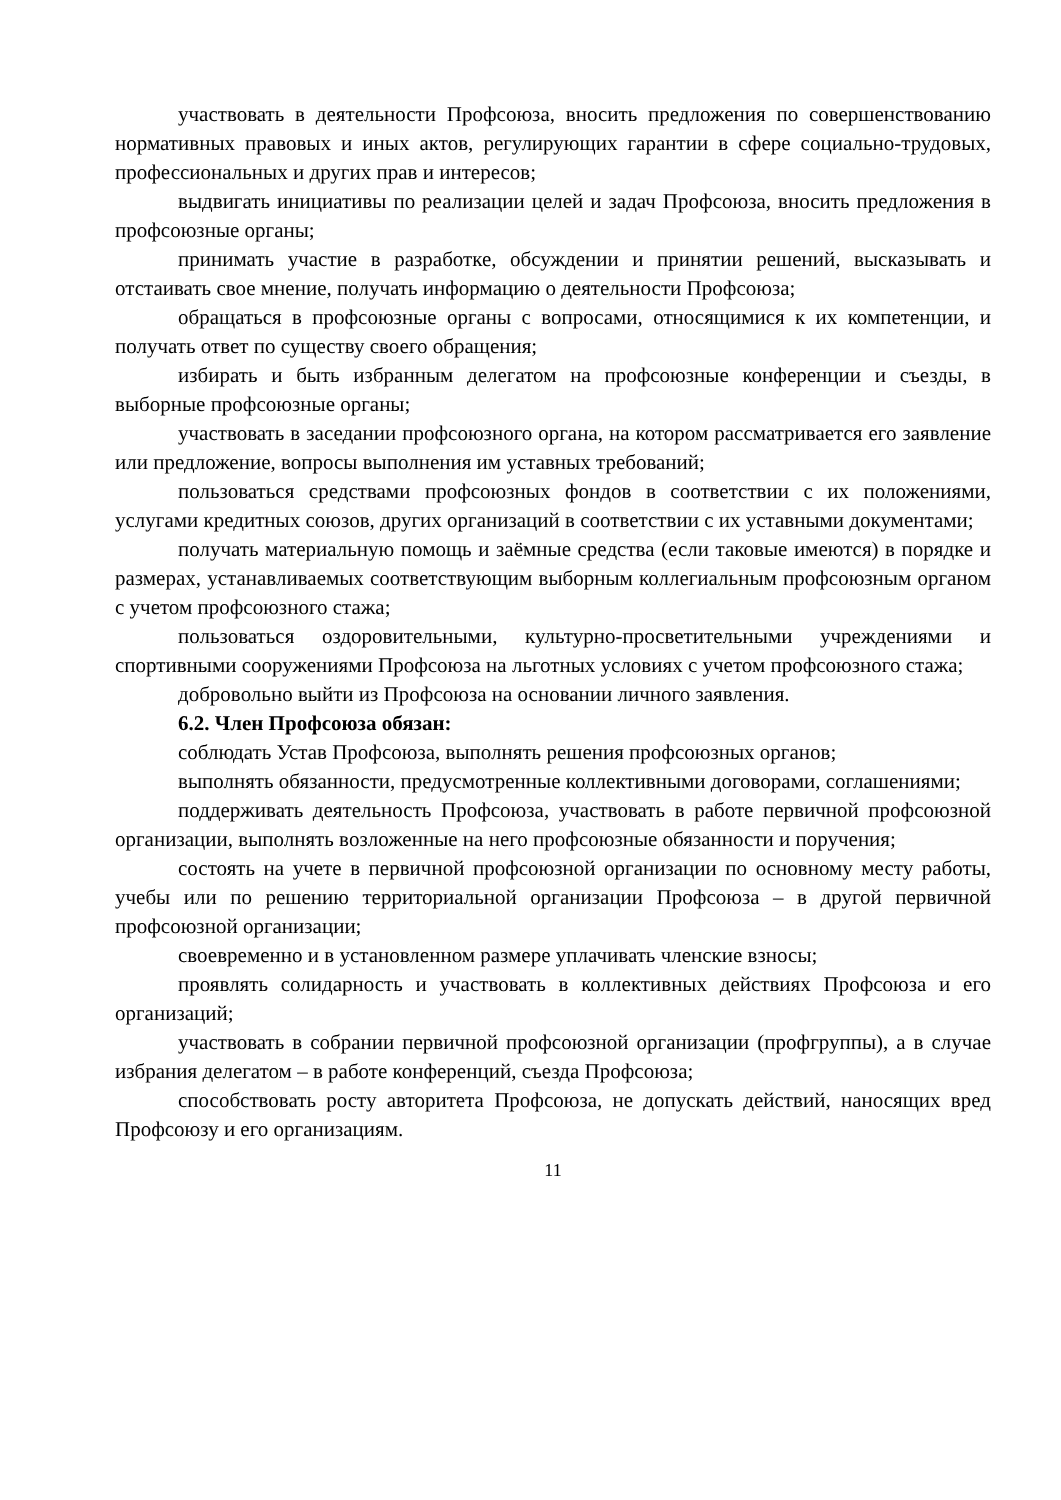участвовать в деятельности Профсоюза, вносить предложения по совершенствованию нормативных правовых и иных актов, регулирующих гарантии в сфере социально-трудовых, профессиональных и других прав и интересов;
выдвигать инициативы по реализации целей и задач Профсоюза, вносить предложения в профсоюзные органы;
принимать участие в разработке, обсуждении и принятии решений, высказывать и отстаивать свое мнение, получать информацию о деятельности Профсоюза;
обращаться в профсоюзные органы с вопросами, относящимися к их компетенции, и получать ответ по существу своего обращения;
избирать и быть избранным делегатом на профсоюзные конференции и съезды, в выборные профсоюзные органы;
участвовать в заседании профсоюзного органа, на котором рассматривается его заявление или предложение, вопросы выполнения им уставных требований;
пользоваться средствами профсоюзных фондов в соответствии с их положениями, услугами кредитных союзов, других организаций в соответствии с их уставными документами;
получать материальную помощь и заёмные средства (если таковые имеются) в порядке и размерах, устанавливаемых соответствующим выборным коллегиальным профсоюзным органом с учетом профсоюзного стажа;
пользоваться оздоровительными, культурно-просветительными учреждениями и спортивными сооружениями Профсоюза на льготных условиях с учетом профсоюзного стажа;
добровольно выйти из Профсоюза на основании личного заявления.
6.2. Член Профсоюза обязан:
соблюдать Устав Профсоюза, выполнять решения профсоюзных органов;
выполнять обязанности, предусмотренные коллективными договорами, соглашениями;
поддерживать деятельность Профсоюза, участвовать в работе первичной профсоюзной организации, выполнять возложенные на него профсоюзные обязанности и поручения;
состоять на учете в первичной профсоюзной организации по основному месту работы, учебы или по решению территориальной организации Профсоюза – в другой первичной профсоюзной организации;
своевременно и в установленном размере уплачивать членские взносы;
проявлять солидарность и участвовать в коллективных действиях Профсоюза и его организаций;
участвовать в собрании первичной профсоюзной организации (профгруппы), а в случае избрания делегатом – в работе конференций, съезда Профсоюза;
способствовать росту авторитета Профсоюза, не допускать действий, наносящих вред Профсоюзу и его организациям.
11